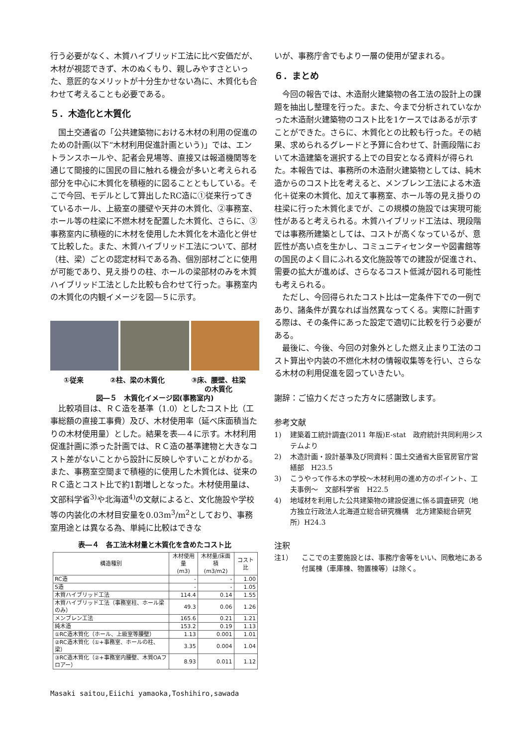行う必要がなく、木質ハイブリッド工法に比べ安価だが、木材が視認できず、木のぬくもり、親しみやすさといった、意匠的なメリットが十分生かせない為に、木質化も合わせて考えることも必要である。
５．木造化と木質化
国土交通省の「公共建築物における木材の利用の促進のための計画(以下“木材利用促進計画という)」では、エントランスホールや、記者会見場等、直接又は報道機関等を通じて間接的に国民の目に触れる機会が多いと考えられる部分を中心に木質化を積極的に図ることともしている。そこで今回、モデルとして算出したRC造に①従来行ってきているホール、上級室の腰壁や天井の木質化、②事務室、ホール等の柱梁に不燃木材を配置した木質化、さらに、③事務室内に積極的に木材を使用した木質化を木造化と併せて比較した。また、木質ハイブリッド工法について、部材（柱、梁）ごとの認定材料である為、個別部材ごとに使用が可能であり、見え掛りの柱、ホールの梁部材のみを木質ハイブリッド工法とした比較も合わせて行った。事務室内の木質化の内観イメージを図―５に示す。
①従来 ②柱、梁の木質化 ③床、腰壁、柱梁
の木質化
図―５　木質化イメージ図(事務室内)
比較項目は、ＲＣ造を基準（1.0）としたコスト比（工事総額の直接工事費）及び、木材使用率（延べ床面積当たりの木材使用量）とした。結果を表―４に示す。木材利用促進計画に添った計画では、ＲＣ造の基準建物と大きなコスト差がないことから設計に反映しやすいことがわかる。また、事務室空間まで積極的に使用した木質化は、従来のＲＣ造とコスト比で約1割増しとなった。木材使用量は、文部科学省<sup>3)</sup>や北海道<sup>4)</sup>の文献によると、文化施設や学校等の内装化の木材目安量を0.03m<sup>3</sup>/m<sup>2</sup>としており、事務室用途とは異なる為、単純に比較はできな
表―４　各工法木材量と木質化を含めたコスト比
| 構造種別 | 木材使用量 (m3) | 木材量/床面積 (m3/m2) | コスト比 |
| --- | --- | --- | --- |
| RC造 | - | - | 1.00 |
| S造 | - | - | 1.05 |
| 木質ハイブリッド工法 | 114.4 | 0.14 | 1.55 |
| 木質ハイブリッド工法（事務室柱、ホール梁のみ） | 49.3 | 0.06 | 1.26 |
| メンブレン工法 | 165.6 | 0.21 | 1.21 |
| 純木造 | 153.2 | 0.19 | 1.13 |
| ①RC造木質化（ホール、上級室等腰壁） | 1.13 | 0.001 | 1.01 |
| ②RC造木質化（①+事務室、ホールの柱、梁） | 3.35 | 0.004 | 1.04 |
| ③RC造木質化（②+事務室内腰壁、木質OAフロアー） | 8.93 | 0.011 | 1.12 |
いが、事務庁舎でもより一層の使用が望まれる。
６．まとめ
今回の報告では、木造耐火建築物の各工法の設計上の課題を抽出し整理を行った。また、今まで分析されていなかった木造耐火建築物のコスト比を1ケースではあるが示すことができた。さらに、木質化との比較も行った。その結果、求められるグレードと予算に合わせて、計画段階において木造建築を選択する上での目安となる資料が得られた。本報告では、事務所の木造耐火建築物としては、純木造からのコスト比を考えると、メンブレン工法による木造化＋従来の木質化、加えて事務室、ホール等の見え掛りの柱梁に行った木質化までが、この規模の施設では実現可能性があると考えられる。木質ハイブリッド工法は、現段階では事務所建築としては、コストが高くなっているが、意匠性が高い点を生かし、コミュニティセンターや図書館等の国民のよく目にふれる文化施設等での建設が促進され、需要の拡大が進めば、さらなるコスト低減が図れる可能性も考えられる。
ただし、今回得られたコスト比は一定条件下での一例であり、諸条件が異なれば当然異なってくる。実際に計画する際は、その条件にあった設定で適切に比較を行う必要がある。
最後に、今後、今回の対象外とした燃え止まり工法のコスト算出や内装の不燃化木材の情報収集等を行い、さらなる木材の利用促進を図っていきたい。
謝辞：ご協力くださった方々に感謝致します。
参考文献
1) 建築着工統計調査(2011 年版)E-stat　政府統計共同利用システムより
2) 木造計画・設計基準及び同資料：国土交通省大臣官房官庁営繕部　H23.5
3) こうやって作る木の学校～木材利用の進め方のポイント、工夫事例～　文部科学省　H22.5
4) 地域材を利用した公共建築物の建設促進に係る調査研究（地方独立行政法人北海道立総合研究機構　北方建築総合研究所）H24.3
注釈
注1） ここでの主要施設とは、事務庁舎等をいい、同敷地にある付属棟（車庫棟、物置棟等）は除く。
Masaki saitou,Eiichi yamaoka,Toshihiro,sawada